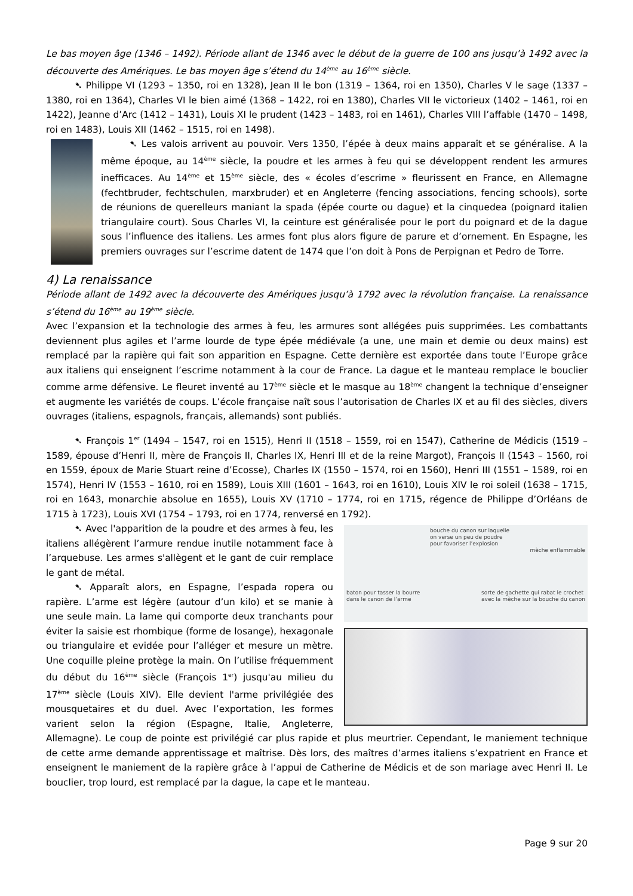Le bas moyen âge (1346 – 1492). Période allant de 1346 avec le début de la guerre de 100 ans jusqu’à 1492 avec la découverte des Amériques. Le bas moyen âge s’étend du 14<sup>ème</sup> au 16<sup>ème</sup> siècle.
➷ Philippe VI (1293 – 1350, roi en 1328), Jean II le bon (1319 – 1364, roi en 1350), Charles V le sage (1337 – 1380, roi en 1364), Charles VI le bien aimé (1368 – 1422, roi en 1380), Charles VII le victorieux (1402 – 1461, roi en 1422), Jeanne d’Arc (1412 – 1431), Louis XI le prudent (1423 – 1483, roi en 1461), Charles VIII l’affable (1470 – 1498, roi en 1483), Louis XII (1462 – 1515, roi en 1498).
➷ Les valois arrivent au pouvoir. Vers 1350, l’épée à deux mains apparaît et se généralise. A la même époque, au 14<sup>ème</sup> siècle, la poudre et les armes à feu qui se développent rendent les armures inefficaces. Au 14<sup>ème</sup> et 15<sup>ème</sup> siècle, des « écoles d’escrime » fleurissent en France, en Allemagne (fechtbruder, fechtschulen, marxbruder) et en Angleterre (fencing associations, fencing schools), sorte de réunions de querelleurs maniant la spada (épée courte ou dague) et la cinquedea (poignard italien triangulaire court). Sous Charles VI, la ceinture est généralisée pour le port du poignard et de la dague sous l’influence des italiens. Les armes font plus alors figure de parure et d’ornement. En Espagne, les premiers ouvrages sur l’escrime datent de 1474 que l’on doit à Pons de Perpignan et Pedro de Torre.
4) La renaissance
Période allant de 1492 avec la découverte des Amériques jusqu’à 1792 avec la révolution française. La renaissance s’étend du 16<sup>ème</sup> au 19<sup>ème</sup> siècle.
Avec l’expansion et la technologie des armes à feu, les armures sont allégées puis supprimées. Les combattants deviennent plus agiles et l’arme lourde de type épée médiévale (a une, une main et demie ou deux mains) est remplacé par la rapière qui fait son apparition en Espagne. Cette dernière est exportée dans toute l’Europe grâce aux italiens qui enseignent l’escrime notamment à la cour de France. La dague et le manteau remplace le bouclier comme arme défensive. Le fleuret inventé au 17<sup>ème</sup> siècle et le masque au 18<sup>ème</sup> changent la technique d’enseigner et augmente les variétés de coups. L’école française naît sous l’autorisation de Charles IX et au fil des siècles, divers ouvrages (italiens, espagnols, français, allemands) sont publiés.
➷ François 1<sup>er</sup> (1494 – 1547, roi en 1515), Henri II (1518 – 1559, roi en 1547), Catherine de Médicis (1519 – 1589, épouse d’Henri II, mère de François II, Charles IX, Henri III et de la reine Margot), François II (1543 – 1560, roi en 1559, époux de Marie Stuart reine d’Ecosse), Charles IX (1550 – 1574, roi en 1560), Henri III (1551 – 1589, roi en 1574), Henri IV (1553 – 1610, roi en 1589), Louis XIII (1601 – 1643, roi en 1610), Louis XIV le roi soleil (1638 – 1715, roi en 1643, monarchie absolue en 1655), Louis XV (1710 – 1774, roi en 1715, régence de Philippe d’Orléans de 1715 à 1723), Louis XVI (1754 – 1793, roi en 1774, renversé en 1792).
bouche du canon sur laquelle
on verse un peu de poudre
pour favoriser l’explosion
mèche enflammable
baton pour tasser la bourre
dans le canon de l’arme sorte de gachette qui rabat le crochet
avec la mèche sur la bouche du canon
➷ Avec l'apparition de la poudre et des armes à feu, les italiens allégèrent l’armure rendue inutile notamment face à l’arquebuse. Les armes s'allègent et le gant de cuir remplace le gant de métal.
➷ Apparaît alors, en Espagne, l’espada ropera ou rapière. L’arme est légère (autour d’un kilo) et se manie à une seule main. La lame qui comporte deux tranchants pour éviter la saisie est rhombique (forme de losange), hexagonale ou triangulaire et evidée pour l’alléger et mesure un mètre. Une coquille pleine protège la main. On l’utilise fréquemment du début du 16<sup>ème</sup> siècle (François 1<sup>er</sup>) jusqu'au milieu du 17<sup>ème</sup> siècle (Louis XIV). Elle devient l'arme privilégiée des mousquetaires et du duel. Avec l’exportation, les formes varient selon la région (Espagne, Italie, Angleterre, Allemagne). Le coup de pointe est privilégié car plus rapide et plus meurtrier. Cependant, le maniement technique de cette arme demande apprentissage et maîtrise. Dès lors, des maîtres d’armes italiens s’expatrient en France et enseignent le maniement de la rapière grâce à l’appui de Catherine de Médicis et de son mariage avec Henri II. Le bouclier, trop lourd, est remplacé par la dague, la cape et le manteau.
Page 9 sur 20